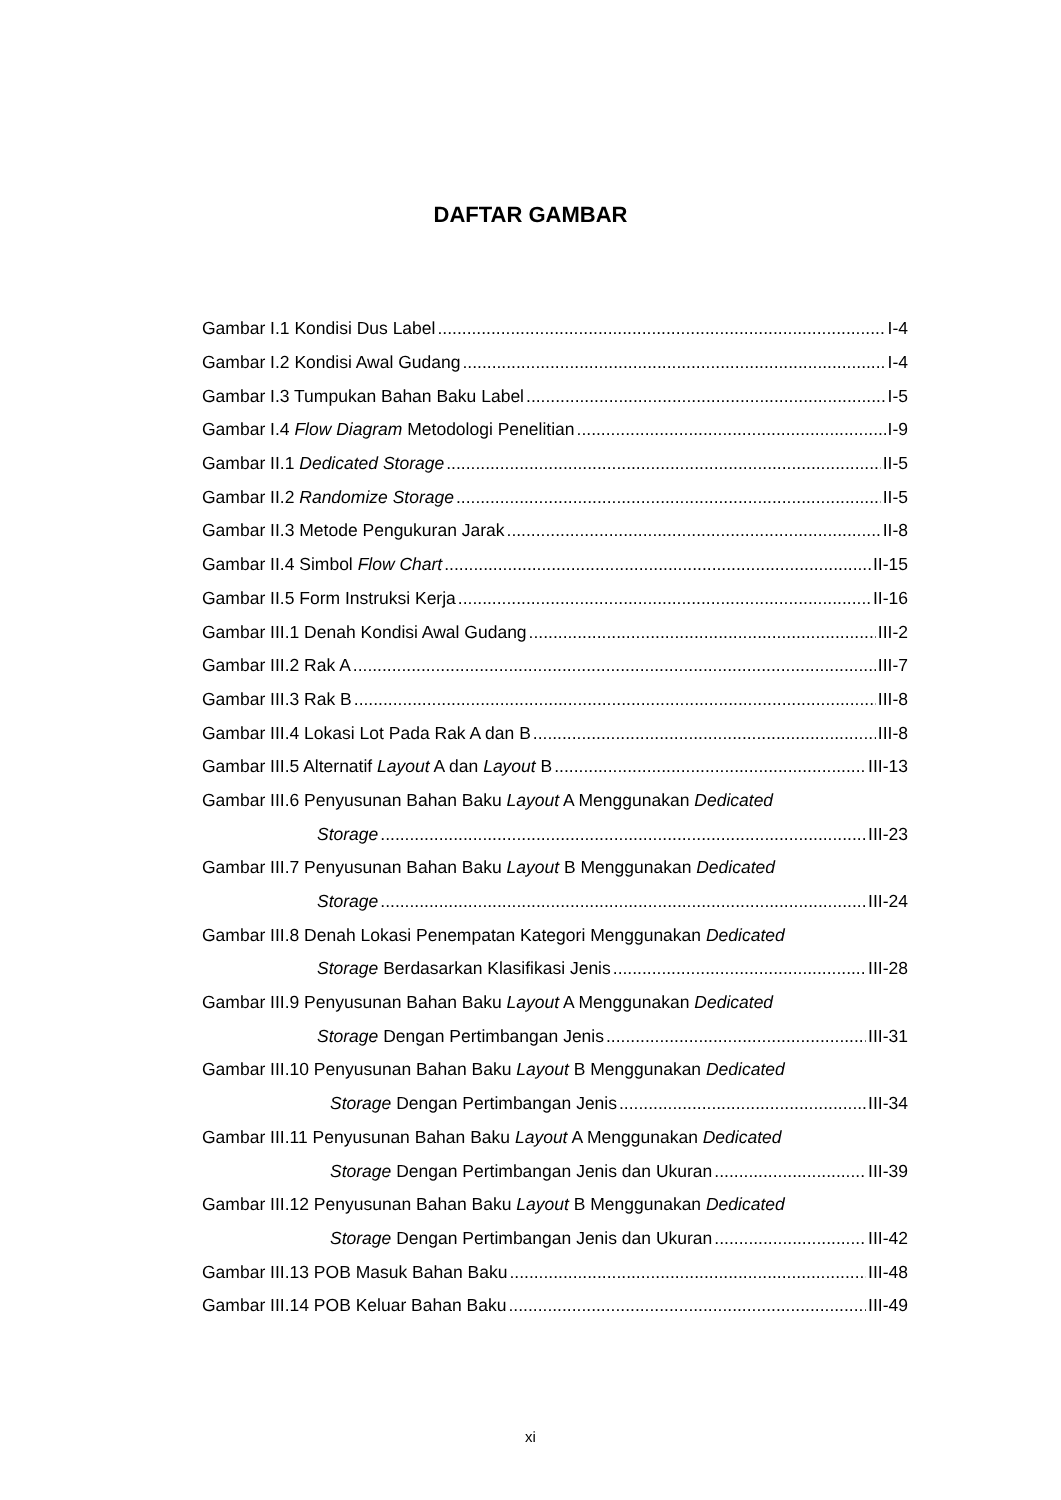DAFTAR GAMBAR
Gambar I.1 Kondisi Dus Label I-4
Gambar I.2 Kondisi Awal Gudang I-4
Gambar I.3 Tumpukan Bahan Baku Label I-5
Gambar I.4 Flow Diagram Metodologi Penelitian I-9
Gambar II.1 Dedicated Storage II-5
Gambar II.2 Randomize Storage II-5
Gambar II.3 Metode Pengukuran Jarak II-8
Gambar II.4 Simbol Flow Chart II-15
Gambar II.5 Form Instruksi Kerja II-16
Gambar III.1 Denah Kondisi Awal Gudang III-2
Gambar III.2 Rak A III-7
Gambar III.3 Rak B III-8
Gambar III.4 Lokasi Lot Pada Rak A dan B III-8
Gambar III.5 Alternatif Layout A dan Layout B III-13
Gambar III.6 Penyusunan Bahan Baku Layout A Menggunakan Dedicated
Storage III-23
Gambar III.7 Penyusunan Bahan Baku Layout B Menggunakan Dedicated
Storage III-24
Gambar III.8 Denah Lokasi Penempatan Kategori Menggunakan Dedicated
Storage Berdasarkan Klasifikasi Jenis III-28
Gambar III.9 Penyusunan Bahan Baku Layout A Menggunakan Dedicated
Storage Dengan Pertimbangan Jenis III-31
Gambar III.10 Penyusunan Bahan Baku Layout B Menggunakan Dedicated
Storage Dengan Pertimbangan Jenis III-34
Gambar III.11 Penyusunan Bahan Baku Layout A Menggunakan Dedicated
Storage Dengan Pertimbangan Jenis dan Ukuran III-39
Gambar III.12 Penyusunan Bahan Baku Layout B Menggunakan Dedicated
Storage Dengan Pertimbangan Jenis dan Ukuran III-42
Gambar III.13 POB Masuk Bahan Baku III-48
Gambar III.14 POB Keluar Bahan Baku III-49
xi